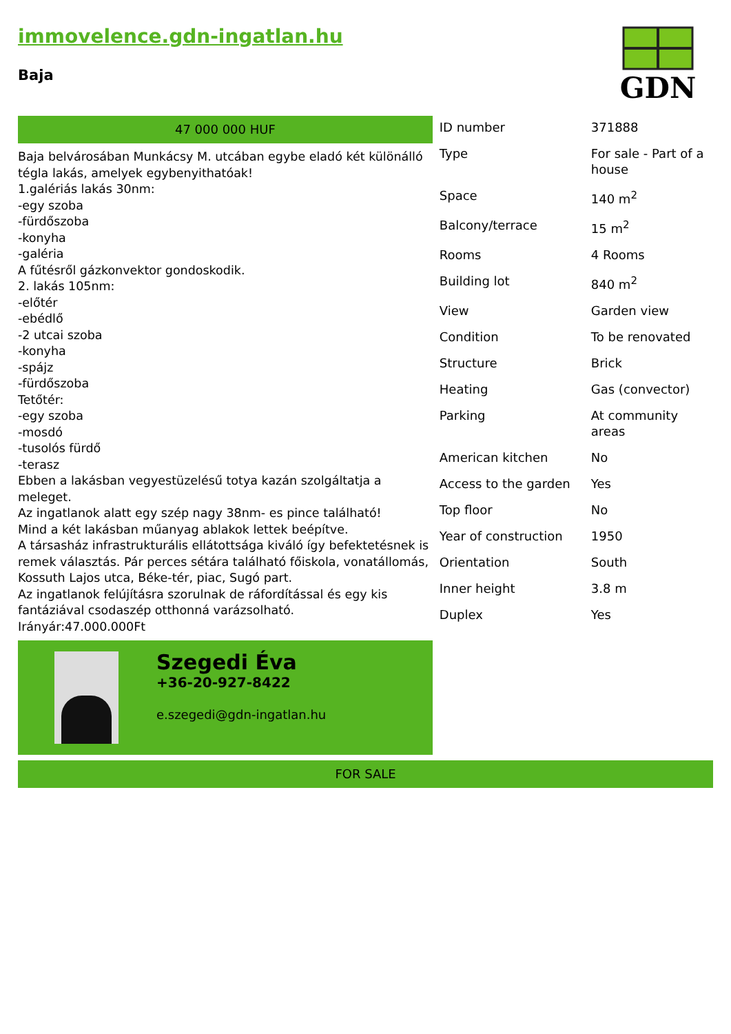immovelence.gdn-ingatlan.hu
Baja
GDN
47 000 000 HUF
Baja belvárosában Munkácsy M. utcában egybe eladó két különálló tégla lakás, amelyek egybenyithatóak!
1.galériás lakás 30nm:
-egy szoba
-fürdőszoba
-konyha
-galéria
A fűtésről gázkonvektor gondoskodik.
2. lakás 105nm:
-előtér
-ebédlő
-2 utcai szoba
-konyha
-spájz
-fürdőszoba
Tetőtér:
-egy szoba
-mosdó
-tusolós fürdő
-terasz
Ebben a lakásban vegyestüzelésű totya kazán szolgáltatja a meleget.
Az ingatlanok alatt egy szép nagy 38nm- es pince található!
Mind a két lakásban műanyag ablakok lettek beépítve.
A társasház infrastrukturális ellátottsága kiváló így befektetésnek is remek választás. Pár perces sétára található főiskola, vonatállomás, Kossuth Lajos utca, Béke-tér, piac, Sugó part.
Az ingatlanok felújításra szorulnak de ráfordítással és egy kis fantáziával csodaszép otthonná varázsolható.
Irányár:47.000.000Ft
Szegedi Éva
+36-20-927-8422
e.szegedi@gdn-ingatlan.hu
| ID number | 371888 |
| Type | For sale - Part of a house |
| Space | 140 m<sup>2</sup> |
| Balcony/terrace | 15 m<sup>2</sup> |
| Rooms | 4 Rooms |
| Building lot | 840 m<sup>2</sup> |
| View | Garden view |
| Condition | To be renovated |
| Structure | Brick |
| Heating | Gas (convector) |
| Parking | At community areas |
| American kitchen | No |
| Access to the garden | Yes |
| Top floor | No |
| Year of construction | 1950 |
| Orientation | South |
| Inner height | 3.8 m |
| Duplex | Yes |
FOR SALE